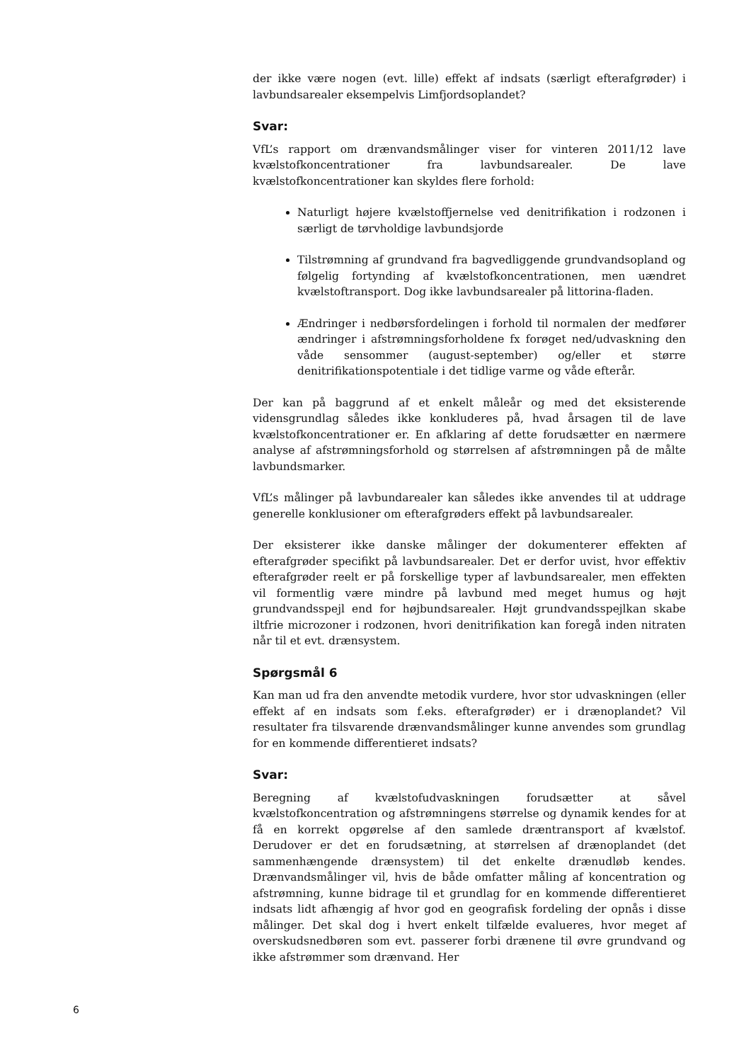der ikke være nogen (evt. lille) effekt af indsats (særligt efterafgrøder) i lavbundsarealer eksempelvis Limfjordsoplandet?
Svar:
VfL’s rapport om drænvandsmålinger viser for vinteren 2011/12 lave kvælstofkoncentrationer fra lavbundsarealer. De lave kvælstofkoncentrationer kan skyldes flere forhold:
Naturligt højere kvælstoffjernelse ved denitrifikation i rodzonen i særligt de tørvholdige lavbundsjorde
Tilstrømning af grundvand fra bagvedliggende grundvandsopland og følgelig fortynding af kvælstofkoncentrationen, men uændret kvælstoftransport. Dog ikke lavbundsarealer på littorina-fladen.
Ændringer i nedbørsfordelingen i forhold til normalen der medfører ændringer i afstrømningsforholdene fx forøget ned/udvaskning den våde sensommer (august-september) og/eller et større denitrifikationspotentiale i det tidlige varme og våde efterår.
Der kan på baggrund af et enkelt måleår og med det eksisterende vidensgrundlag således ikke konkluderes på, hvad årsagen til de lave kvælstofkoncentrationer er. En afklaring af dette forudsætter en nærmere analyse af afstrømningsforhold og størrelsen af afstrømningen på de målte lavbundsmarker.
VfL’s målinger på lavbundarealer kan således ikke anvendes til at uddrage generelle konklusioner om efterafgrøders effekt på lavbundsarealer.
Der eksisterer ikke danske målinger der dokumenterer effekten af efterafgrøder specifikt på lavbundsarealer. Det er derfor uvist, hvor effektiv efterafgrøder reelt er på forskellige typer af lavbundsarealer, men effekten vil formentlig være mindre på lavbund med meget humus og højt grundvandsspejl end for højbundsarealer. Højt grundvandsspejlkan skabe iltfrie microzoner i rodzonen, hvori denitrifikation kan foregå inden nitraten når til et evt. drænsystem.
Spørgsmål 6
Kan man ud fra den anvendte metodik vurdere, hvor stor udvaskningen (eller effekt af en indsats som f.eks. efterafgrøder) er i drænoplandet? Vil resultater fra tilsvarende drænvandsmålinger kunne anvendes som grundlag for en kommende differentieret indsats?
Svar:
Beregning af kvælstofudvaskningen forudsætter at såvel kvælstofkoncentration og afstrømningens størrelse og dynamik kendes for at få en korrekt opgørelse af den samlede dræntransport af kvælstof. Derudover er det en forudsætning, at størrelsen af drænoplandet (det sammenhængende drænsystem) til det enkelte drænudløb kendes. Drænvandsmålinger vil, hvis de både omfatter måling af koncentration og afstrømning, kunne bidrage til et grundlag for en kommende differentieret indsats lidt afhængig af hvor god en geografisk fordeling der opnås i disse målinger. Det skal dog i hvert enkelt tilfælde evalueres, hvor meget af overskudsnedbøren som evt. passerer forbi drænene til øvre grundvand og ikke afstrømmer som drænvand. Her
6